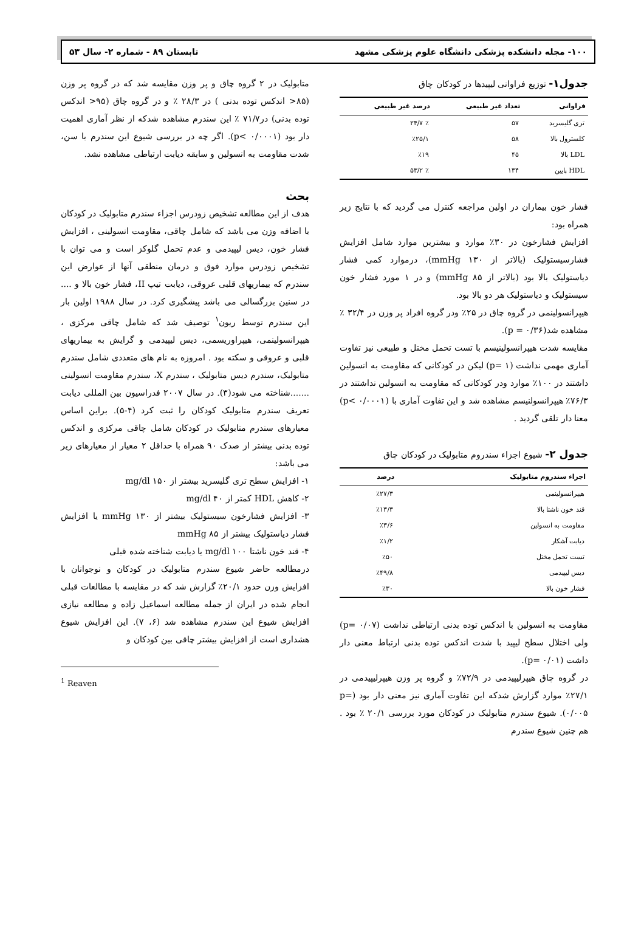۱۰۰- مجله دانشکده پزشکی دانشگاه علوم پزشکی مشهد تابستان ۸۹ - شماره ۲- سال ۵۳
جدول۱- توزیع فراوانی لیپیدها در کودکان چاق
| فراوانی | تعداد غیر طبیعی | درصد غیر طبیعی |
| --- | --- | --- |
| تری گلیسرید | ۵۷ | ٪ ۲۴/۷ |
| کلسترول بالا | ۵۸ | ٪۲۵/۱ |
| LDL بالا | ۴۵ | ٪۱۹ |
| HDL پایین | ۱۳۴ | ٪ ۵۳/۲ |
فشار خون بیماران در اولین مراجعه کنترل می گردید که با نتایج زیر همراه بود:
افزایش فشارخون در ۳۰٪ موارد و بیشترین موارد شامل افزایش فشارسیستولیک (بالاتر از mmHg ۱۳۰)، درموارد کمی فشار دیاستولیک بالا بود (بالاتر از mmHg ۸۵) و در ۱ مورد فشار خون سیستولیک و دیاستولیک هر دو بالا بود.
هیپرانسولینمی در گروه چاق در ۲۵٪ ودر گروه افراد پر وزن در ۳۲/۴ ٪ مشاهده شد(p = ۰/۳۶).
مقایسه شدت هیپرانسولینیسم با تست تحمل مختل و طبیعی نیز تفاوت آماری مهمی نداشت (p= ۱) لیکن در کودکانی که مقاومت به انسولین داشتند در ۱۰۰٪ موارد ودر کودکانی که مقاومت به انسولین نداشتند در ۷۶/۳٪ هیپرانسولنیسم مشاهده شد و این تفاوت آماری با (p< ۰/۰۰۰۱) معنا دار تلقی گردید .
جدول ۲- شیوع اجزاء سندروم متابولیک در کودکان چاق
| اجزاء سندروم متابولیک | درصد |
| --- | --- |
| هیپرانسولینمی | ٪۲۷/۳ |
| قند خون ناشتا بالا | ٪۱۳/۳ |
| مقاومت به انسولین | ٪۳/۶ |
| دیابت آشکار | ٪۱/۲ |
| تست تحمل مختل | ٪۵۰ |
| دیس لیپیدمی | ٪۴۹/۸ |
| فشار خون بالا | ٪۳۰ |
مقاومت به انسولین با اندکس توده بدنی ارتباطی نداشت (p= ۰/۰۷) ولی اختلال سطح لیپید با شدت اندکس توده بدنی ارتباط معنی دار داشت (p= ۰/۰۱).
در گروه چاق هیپرلیپیدمی در ۷۲/۹٪ و گروه پر وزن هیپرلیپیدمی در ۲۷/۱٪ موارد گزارش شدکه این تفاوت آماری نیز معنی دار بود (p= ۰/۰۰۵). شیوع سندرم متابولیک در کودکان مورد بررسی ۲۰/۱ ٪ بود . هم چنین شیوع سندرم
متابولیک در ۲ گروه چاق و پر وزن مقایسه شد که در گروه پر وزن (۸۵< اندکس توده بدنی ) در ۲۸/۳ ٪ و در گروه چاق (۹۵< اندکس توده بدنی) در۷۱/۷ ٪ این سندرم مشاهده شدکه از نظر آماری اهمیت دار بود (p< ۰/۰۰۰۱). اگر چه در بررسی شیوع این سندرم با سن، شدت مقاومت به انسولین و سابقه دیابت ارتباطی مشاهده نشد.
بحث
هدف از این مطالعه تشخیص زودرس اجزاء سندرم متابولیک در کودکان با اضافه وزن می باشد که شامل چاقی، مقاومت انسولینی ، افزایش فشار خون، دیس لیپیدمی و عدم تحمل گلوکز است و می توان با تشخیص زودرس موارد فوق و درمان منطقی آنها از عوارض این سندرم که بیماریهای قلبی عروقی، دیابت تیپ II، فشار خون بالا و .... در سنین بزرگسالی می باشد پیشگیری کرد. در سال ۱۹۸۸ اولین بار این سندرم توسط ریون<sup>۱</sup> توصیف شد که شامل چاقی مرکزی ، هیپرانسولینمی، هیپراوریسمی، دیس لیپیدمی و گرایش به بیماریهای قلبی و عروقی و سکته بود . امروزه به نام های متعددی شامل سندرم متابولیک، سندرم دیس متابولیک ، سندرم X، سندرم مقاومت انسولینی .......شناخته می شود(۳). در سال ۲۰۰۷ فدراسیون بین المللی دیابت تعریف سندرم متابولیک کودکان را ثبت کرد (۴-۵). براین اساس معیارهای سندرم متابولیک در کودکان شامل چاقی مرکزی و اندکس توده بدنی بیشتر از صدک ۹۰ همراه با حداقل ۲ معیار از معیارهای زیر می باشد:
۱- افزایش سطح تری گلیسرید بیشتر از mg/dl ۱۵۰
۲- کاهش HDL کمتر از mg/dl ۴۰
۳- افزایش فشارخون سیستولیک بیشتر از mmHg ۱۳۰ یا افزایش فشار دیاستولیک بیشتر از mmHg ۸۵
۴- قند خون ناشتا mg/dl ۱۰۰ یا دیابت شناخته شده قبلی
درمطالعه حاضر شیوع سندرم متابولیک در کودکان و نوجوانان با افزایش وزن حدود ۲۰/۱٪ گزارش شد که در مقایسه با مطالعات قبلی انجام شده در ایران از جمله مطالعه اسماعیل زاده و مطالعه نیازی افزایش شیوع این سندرم مشاهده شد (۶، ۷). این افزایش شیوع هشداری است از افزایش بیشتر چاقی بین کودکان و
<sup>1</sup> Reaven